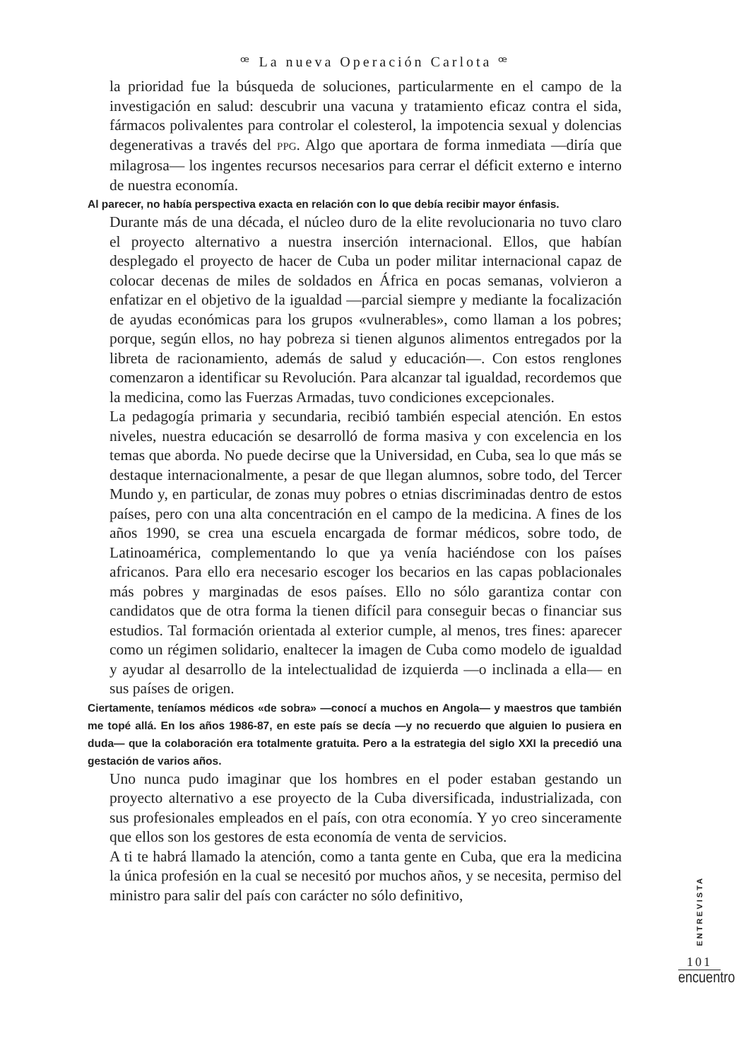ꟹ La nueva Operación Carlota ꟹ
la prioridad fue la búsqueda de soluciones, particularmente en el campo de la investigación en salud: descubrir una vacuna y tratamiento eficaz contra el sida, fármacos polivalentes para controlar el colesterol, la impotencia sexual y dolencias degenerativas a través del PPG. Algo que aportara de forma inmediata —diría que milagrosa— los ingentes recursos necesarios para cerrar el déficit externo e interno de nuestra economía.
Al parecer, no había perspectiva exacta en relación con lo que debía recibir mayor énfasis.
Durante más de una década, el núcleo duro de la elite revolucionaria no tuvo claro el proyecto alternativo a nuestra inserción internacional. Ellos, que habían desplegado el proyecto de hacer de Cuba un poder militar internacional capaz de colocar decenas de miles de soldados en África en pocas semanas, volvieron a enfatizar en el objetivo de la igualdad —parcial siempre y mediante la focalización de ayudas económicas para los grupos «vulnerables», como llaman a los pobres; porque, según ellos, no hay pobreza si tienen algunos alimentos entregados por la libreta de racionamiento, además de salud y educación—. Con estos renglones comenzaron a identificar su Revolución. Para alcanzar tal igualdad, recordemos que la medicina, como las Fuerzas Armadas, tuvo condiciones excepcionales.
La pedagogía primaria y secundaria, recibió también especial atención. En estos niveles, nuestra educación se desarrolló de forma masiva y con excelencia en los temas que aborda. No puede decirse que la Universidad, en Cuba, sea lo que más se destaque internacionalmente, a pesar de que llegan alumnos, sobre todo, del Tercer Mundo y, en particular, de zonas muy pobres o etnias discriminadas dentro de estos países, pero con una alta concentración en el campo de la medicina. A fines de los años 1990, se crea una escuela encargada de formar médicos, sobre todo, de Latinoamérica, complementando lo que ya venía haciéndose con los países africanos. Para ello era necesario escoger los becarios en las capas poblacionales más pobres y marginadas de esos países. Ello no sólo garantiza contar con candidatos que de otra forma la tienen difícil para conseguir becas o financiar sus estudios. Tal formación orientada al exterior cumple, al menos, tres fines: aparecer como un régimen solidario, enaltecer la imagen de Cuba como modelo de igualdad y ayudar al desarrollo de la intelectualidad de izquierda —o inclinada a ella— en sus países de origen.
Ciertamente, teníamos médicos «de sobra» —conocí a muchos en Angola— y maestros que también me topé allá. En los años 1986-87, en este país se decía —y no recuerdo que alguien lo pusiera en duda— que la colaboración era totalmente gratuita. Pero a la estrategia del siglo XXI la precedió una gestación de varios años.
Uno nunca pudo imaginar que los hombres en el poder estaban gestando un proyecto alternativo a ese proyecto de la Cuba diversificada, industrializada, con sus profesionales empleados en el país, con otra economía. Y yo creo sinceramente que ellos son los gestores de esta economía de venta de servicios.
A ti te habrá llamado la atención, como a tanta gente en Cuba, que era la medicina la única profesión en la cual se necesitó por muchos años, y se necesita, permiso del ministro para salir del país con carácter no sólo definitivo,
ENTREVISTA
101
encuentro